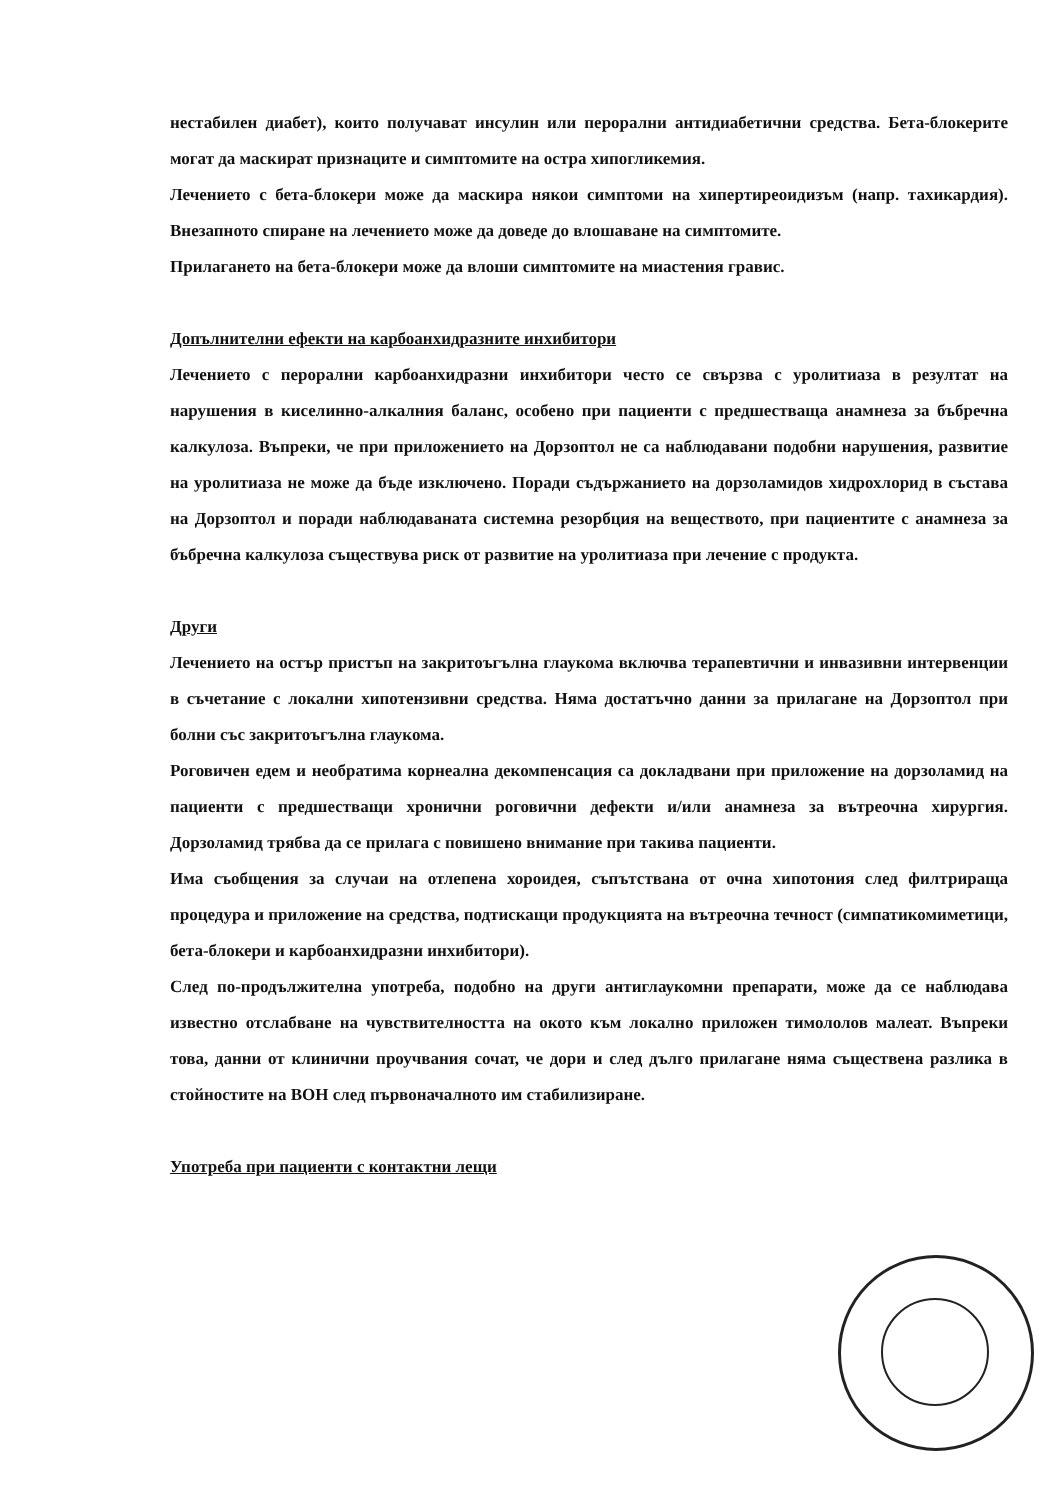нестабилен диабет), които получават инсулин или перорални антидиабетични средства. Бета-блокерите могат да маскират признаците и симптомите на остра хипогликемия.
Лечението с бета-блокери може да маскира някои симптоми на хипертиреоидизъм (напр. тахикардия). Внезапното спиране на лечението може да доведе до влошаване на симптомите.
Прилагането на бета-блокери може да влоши симптомите на миастения гравис.
Допълнителни ефекти на карбоанхидразните инхибитори
Лечението с перорални карбоанхидразни инхибитори често се свързва с уролитиаза в резултат на нарушения в киселинно-алкалния баланс, особено при пациенти с предшестваща анамнеза за бъбречна калкулоза. Въпреки, че при приложението на Дорзоптол не са наблюдавани подобни нарушения, развитие на уролитиаза не може да бъде изключено. Поради съдържанието на дорзоламидов хидрохлорид в състава на Дорзоптол и поради наблюдаваната системна резорбция на веществото, при пациентите с анамнеза за бъбречна калкулоза съществува риск от развитие на уролитиаза при лечение с продукта.
Други
Лечението на остър пристъп на закритоъгълна глаукома включва терапевтични и инвазивни интервенции в съчетание с локални хипотензивни средства. Няма достатъчно данни за прилагане на Дорзоптол при болни със закритоъгълна глаукома.
Роговичен едем и необратима корнеална декомпенсация са докладвани при приложение на дорзоламид на пациенти с предшестващи хронични роговични дефекти и/или анамнеза за вътреочна хирургия. Дорзоламид трябва да се прилага с повишено внимание при такива пациенти.
Има съобщения за случаи на отлепена хороидея, съпътствана от очна хипотония след филтрираща процедура и приложение на средства, подтискащи продукцията на вътреочна течност (симпатикомиметици, бета-блокери и карбоанхидразни инхибитори).
След по-продължителна употреба, подобно на други антиглаукомни препарати, може да се наблюдава известно отслабване на чувствителността на окото към локално приложен тимололов малеат. Въпреки това, данни от клинични проучвания сочат, че дори и след дълго прилагане няма съществена разлика в стойностите на ВОН след първоначалното им стабилизиране.
Употреба при пациенти с контактни лещи